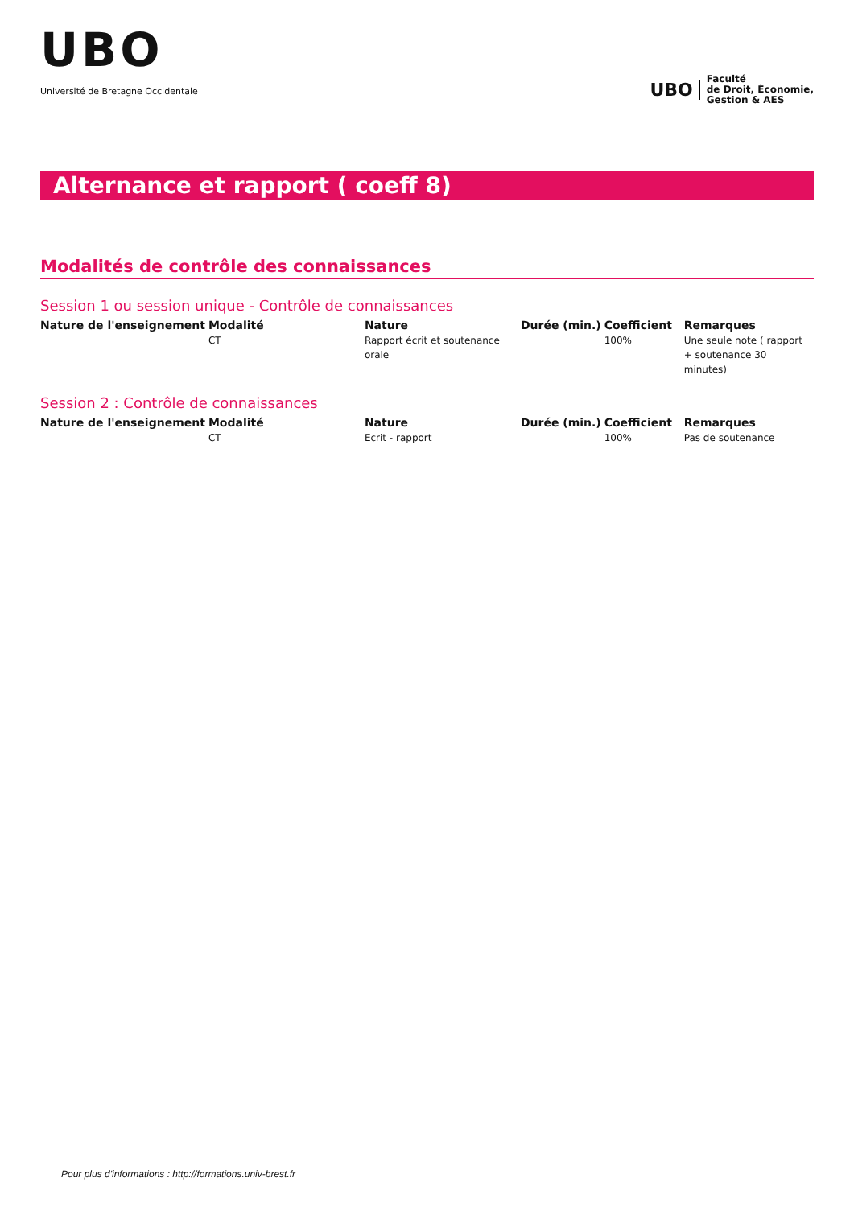UBO
Université de Bretagne Occidentale
UBO
Faculté
de Droit, Économie,
Gestion & AES
Alternance et rapport ( coeff 8)
Modalités de contrôle des connaissances
Session 1 ou session unique - Contrôle de connaissances
| Nature de l'enseignement | Modalité | Nature | Durée (min.) | Coefficient | Remarques |
| --- | --- | --- | --- | --- | --- |
| | CT | Rapport écrit et soutenance orale | | 100% | Une seule note ( rapport + soutenance 30 minutes) |
Session 2 : Contrôle de connaissances
| Nature de l'enseignement | Modalité | Nature | Durée (min.) | Coefficient | Remarques |
| --- | --- | --- | --- | --- | --- |
| | CT | Ecrit - rapport | | 100% | Pas de soutenance |
Pour plus d'informations : http://formations.univ-brest.fr